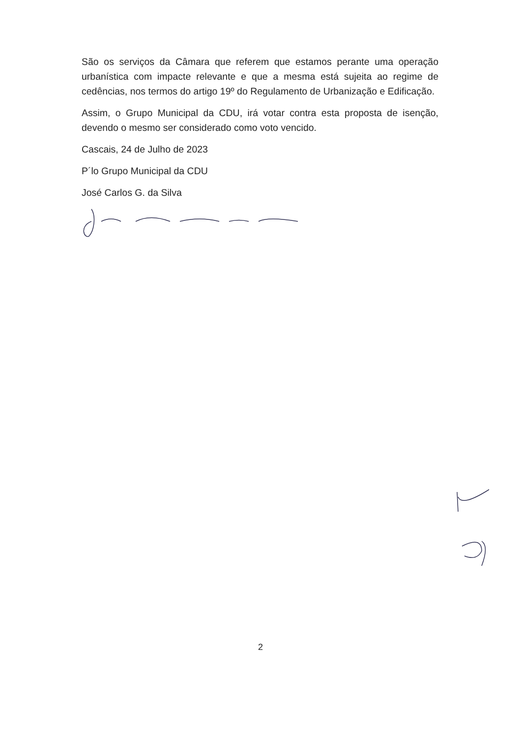São os serviços da Câmara que referem que estamos perante uma operação urbanística com impacte relevante e que a mesma está sujeita ao regime de cedências, nos termos do artigo 19º do Regulamento de Urbanização e Edificação.
Assim, o Grupo Municipal da CDU, irá votar contra esta proposta de isenção, devendo o mesmo ser considerado como voto vencido.
Cascais, 24 de Julho de 2023
P´lo Grupo Municipal da CDU
José Carlos G. da Silva
2